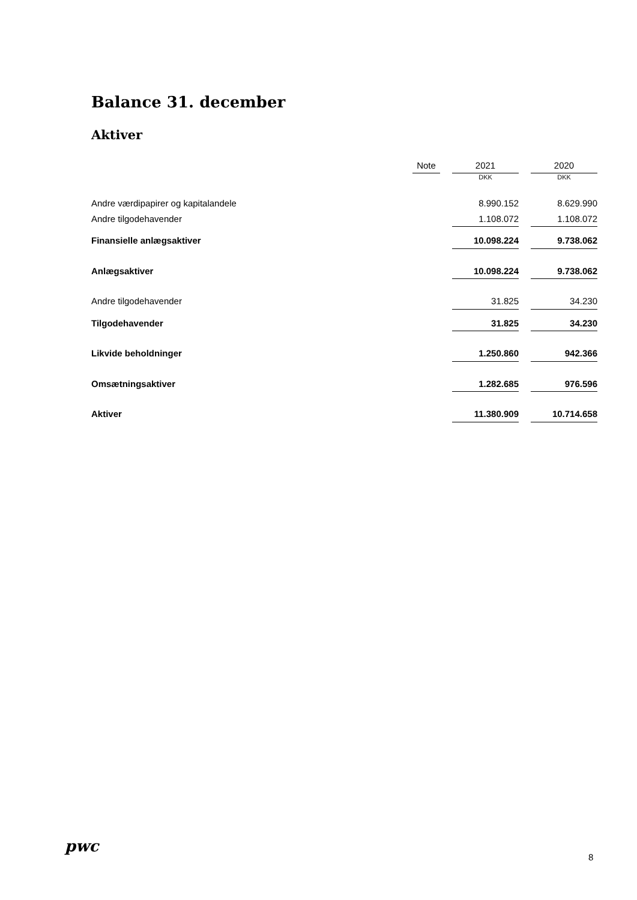Balance 31. december
Aktiver
| | Note | | 2021 | | 2020 |
| --- | --- | --- | --- | --- | --- |
| | | | DKK | | DKK |
| Andre værdipapirer og kapitalandele | | | 8.990.152 | | 8.629.990 |
| Andre tilgodehavender | | | 1.108.072 | | 1.108.072 |
| Finansielle anlægsaktiver | | | 10.098.224 | | 9.738.062 |
| Anlægsaktiver | | | 10.098.224 | | 9.738.062 |
| Andre tilgodehavender | | | 31.825 | | 34.230 |
| Tilgodehavender | | | 31.825 | | 34.230 |
| Likvide beholdninger | | | 1.250.860 | | 942.366 |
| Omsætningsaktiver | | | 1.282.685 | | 976.596 |
| Aktiver | | | 11.380.909 | | 10.714.658 |
pwc
8